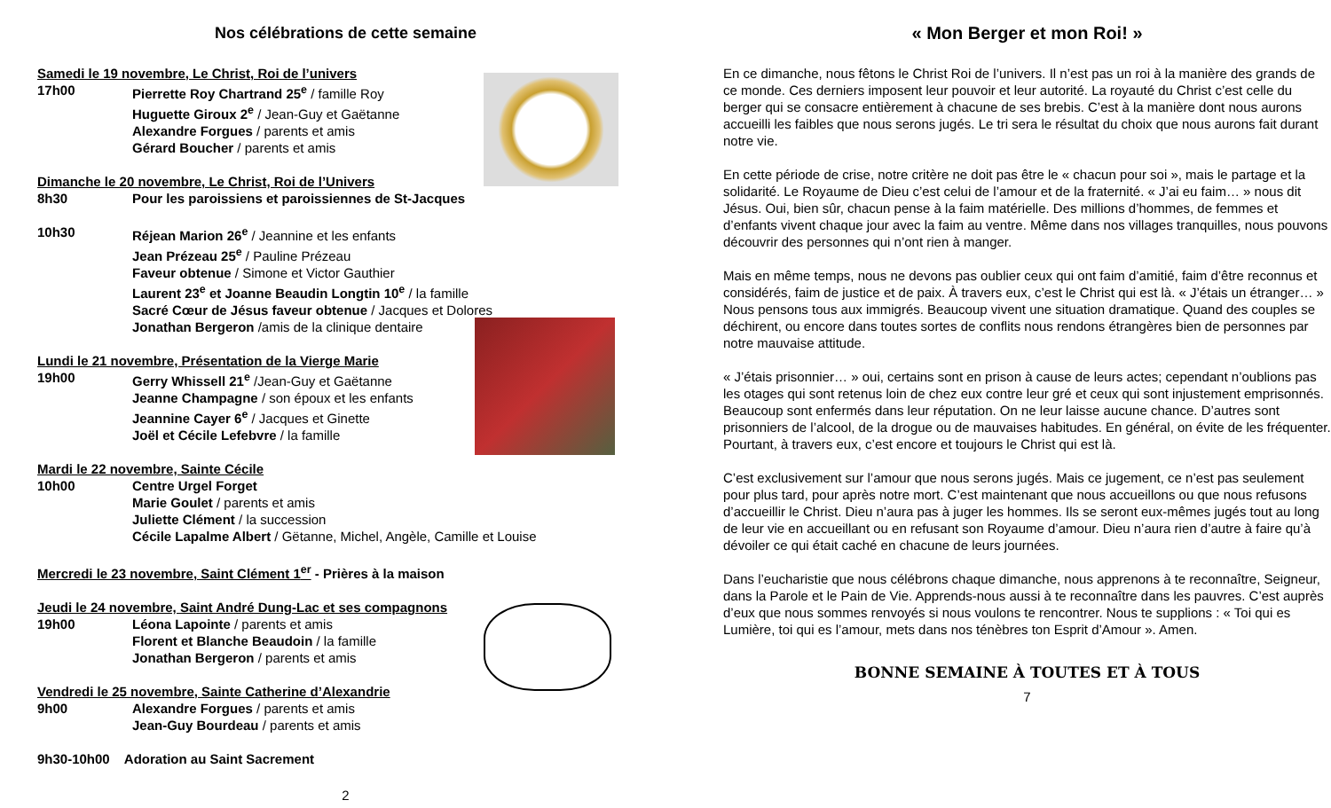Nos célébrations de cette semaine
Samedi le 19 novembre, Le Christ, Roi de l’univers
17h00 Pierrette Roy Chartrand 25<sup>e</sup> / famille Roy
Huguette Giroux 2<sup>e</sup> / Jean-Guy et Gaëtanne
Alexandre Forgues / parents et amis
Gérard Boucher / parents et amis
Dimanche le 20 novembre, Le Christ, Roi de l’Univers
8h30 Pour les paroissiens et paroissiennes de St-Jacques
10h30 Réjean Marion 26<sup>e</sup> / Jeannine et les enfants
Jean Prézeau 25<sup>e</sup> / Pauline Prézeau
Faveur obtenue / Simone et Victor Gauthier
Laurent 23<sup>e</sup> et Joanne Beaudin Longtin 10<sup>e</sup> / la famille
Sacré Cœur de Jésus faveur obtenue / Jacques et Dolores
Jonathan Bergeron /amis de la clinique dentaire
Lundi le 21 novembre, Présentation de la Vierge Marie
19h00 Gerry Whissell 21<sup>e</sup> /Jean-Guy et Gaëtanne
Jeanne Champagne / son époux et les enfants
Jeannine Cayer 6<sup>e</sup> / Jacques et Ginette
Joël et Cécile Lefebvre / la famille
Mardi le 22 novembre, Sainte Cécile
10h00 Centre Urgel Forget
Marie Goulet / parents et amis
Juliette Clément / la succession
Cécile Lapalme Albert / Gëtanne, Michel, Angèle, Camille et Louise
Mercredi le 23 novembre, Saint Clément 1<sup>er</sup> - Prières à la maison
Jeudi le 24 novembre, Saint André Dung-Lac et ses compagnons
19h00 Léona Lapointe / parents et amis
Florent et Blanche Beaudoin / la famille
Jonathan Bergeron / parents et amis
Vendredi le 25 novembre, Sainte Catherine d’Alexandrie
9h00 Alexandre Forgues / parents et amis
Jean-Guy Bourdeau / parents et amis
9h30-10h00 Adoration au Saint Sacrement
2
« Mon Berger et mon Roi! »
En ce dimanche, nous fêtons le Christ Roi de l’univers. Il n’est pas un roi à la manière des grands de ce monde. Ces derniers imposent leur pouvoir et leur autorité. La royauté du Christ c’est celle du berger qui se consacre entièrement à chacune de ses brebis. C’est à la manière dont nous aurons accueilli les faibles que nous serons jugés. Le tri sera le résultat du choix que nous aurons fait durant notre vie.
En cette période de crise, notre critère ne doit pas être le « chacun pour soi », mais le partage et la solidarité. Le Royaume de Dieu c’est celui de l’amour et de la fraternité. « J’ai eu faim… » nous dit Jésus. Oui, bien sûr, chacun pense à la faim matérielle. Des millions d’hommes, de femmes et d’enfants vivent chaque jour avec la faim au ventre. Même dans nos villages tranquilles, nous pouvons découvrir des personnes qui n’ont rien à manger.
Mais en même temps, nous ne devons pas oublier ceux qui ont faim d’amitié, faim d’être reconnus et considérés, faim de justice et de paix. À travers eux, c’est le Christ qui est là. « J’étais un étranger… » Nous pensons tous aux immigrés. Beaucoup vivent une situation dramatique. Quand des couples se déchirent, ou encore dans toutes sortes de conflits nous rendons étrangères bien de personnes par notre mauvaise attitude.
« J’étais prisonnier… » oui, certains sont en prison à cause de leurs actes; cependant n’oublions pas les otages qui sont retenus loin de chez eux contre leur gré et ceux qui sont injustement emprisonnés. Beaucoup sont enfermés dans leur réputation. On ne leur laisse aucune chance. D’autres sont prisonniers de l’alcool, de la drogue ou de mauvaises habitudes. En général, on évite de les fréquenter. Pourtant, à travers eux, c’est encore et toujours le Christ qui est là.
C’est exclusivement sur l’amour que nous serons jugés. Mais ce jugement, ce n’est pas seulement pour plus tard, pour après notre mort. C’est maintenant que nous accueillons ou que nous refusons d’accueillir le Christ. Dieu n’aura pas à juger les hommes. Ils se seront eux-mêmes jugés tout au long de leur vie en accueillant ou en refusant son Royaume d’amour. Dieu n’aura rien d’autre à faire qu’à dévoiler ce qui était caché en chacune de leurs journées.
Dans l’eucharistie que nous célébrons chaque dimanche, nous apprenons à te reconnaître, Seigneur, dans la Parole et le Pain de Vie. Apprends-nous aussi à te reconnaître dans les pauvres. C’est auprès d’eux que nous sommes renvoyés si nous voulons te rencontrer. Nous te supplions : « Toi qui es Lumière, toi qui es l’amour, mets dans nos ténèbres ton Esprit d’Amour ». Amen.
BONNE SEMAINE À TOUTES ET À TOUS
7